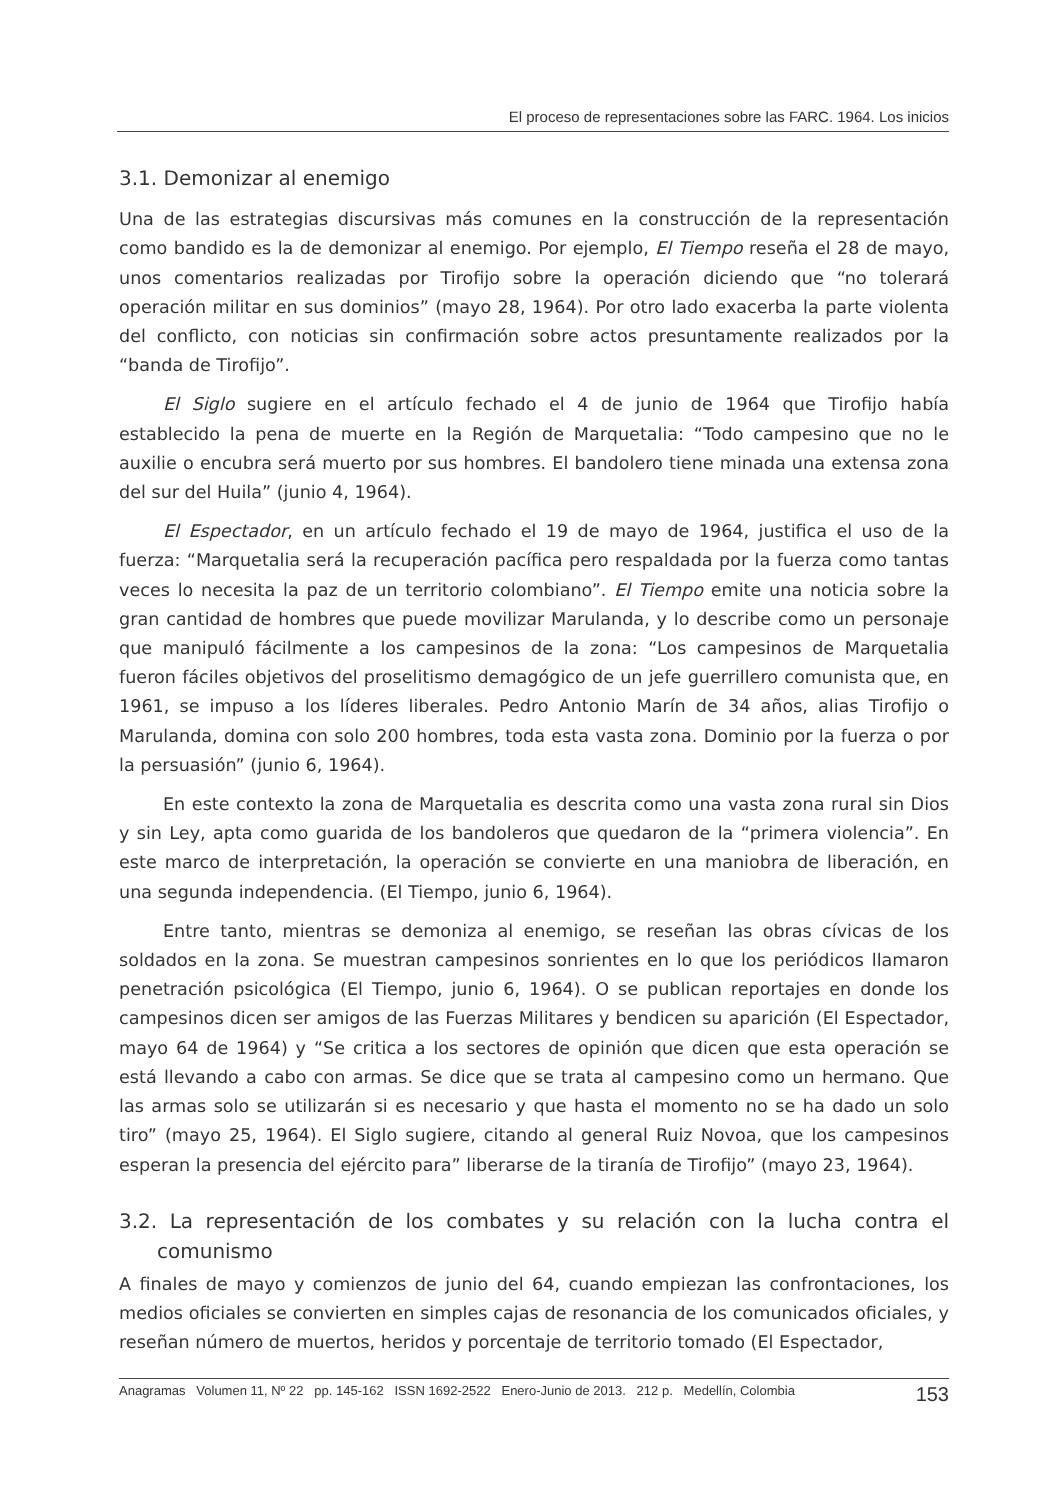El proceso de representaciones sobre las FARC. 1964. Los inicios
3.1. Demonizar al enemigo
Una de las estrategias discursivas más comunes en la construcción de la representación como bandido es la de demonizar al enemigo. Por ejemplo, El Tiempo reseña el 28 de mayo, unos comentarios realizadas por Tirofijo sobre la operación diciendo que “no tolerará operación militar en sus dominios” (mayo 28, 1964). Por otro lado exacerba la parte violenta del conflicto, con noticias sin confirmación sobre actos presuntamente realizados por la “banda de Tirofijo”.
El Siglo sugiere en el artículo fechado el 4 de junio de 1964 que Tirofijo había establecido la pena de muerte en la Región de Marquetalia: “Todo campesino que no le auxilie o encubra será muerto por sus hombres. El bandolero tiene minada una extensa zona del sur del Huila” (junio 4, 1964).
El Espectador, en un artículo fechado el 19 de mayo de 1964, justifica el uso de la fuerza: “Marquetalia será la recuperación pacífica pero respaldada por la fuerza como tantas veces lo necesita la paz de un territorio colombiano”. El Tiempo emite una noticia sobre la gran cantidad de hombres que puede movilizar Marulanda, y lo describe como un personaje que manipuló fácilmente a los campesinos de la zona: “Los campesinos de Marquetalia fueron fáciles objetivos del proselitismo demagógico de un jefe guerrillero comunista que, en 1961, se impuso a los líderes liberales. Pedro Antonio Marín de 34 años, alias Tirofijo o Marulanda, domina con solo 200 hombres, toda esta vasta zona. Dominio por la fuerza o por la persuasión” (junio 6, 1964).
En este contexto la zona de Marquetalia es descrita como una vasta zona rural sin Dios y sin Ley, apta como guarida de los bandoleros que quedaron de la “primera violencia”. En este marco de interpretación, la operación se convierte en una maniobra de liberación, en una segunda independencia. (El Tiempo, junio 6, 1964).
Entre tanto, mientras se demoniza al enemigo, se reseñan las obras cívicas de los soldados en la zona. Se muestran campesinos sonrientes en lo que los periódicos llamaron penetración psicológica (El Tiempo, junio 6, 1964). O se publican reportajes en donde los campesinos dicen ser amigos de las Fuerzas Militares y bendicen su aparición (El Espectador, mayo 64 de 1964) y “Se critica a los sectores de opinión que dicen que esta operación se está llevando a cabo con armas. Se dice que se trata al campesino como un hermano. Que las armas solo se utilizarán si es necesario y que hasta el momento no se ha dado un solo tiro” (mayo 25, 1964). El Siglo sugiere, citando al general Ruiz Novoa, que los campesinos esperan la presencia del ejército para” liberarse de la tiranía de Tirofijo” (mayo 23, 1964).
3.2. La representación de los combates y su relación con la lucha contra el comunismo
A finales de mayo y comienzos de junio del 64, cuando empiezan las confrontaciones, los medios oficiales se convierten en simples cajas de resonancia de los comunicados oficiales, y reseñan número de muertos, heridos y porcentaje de territorio tomado (El Espectador,
Anagramas Volumen 11, Nº 22 pp. 145-162 ISSN 1692-2522 Enero-Junio de 2013. 212 p. Medellín, Colombia 153